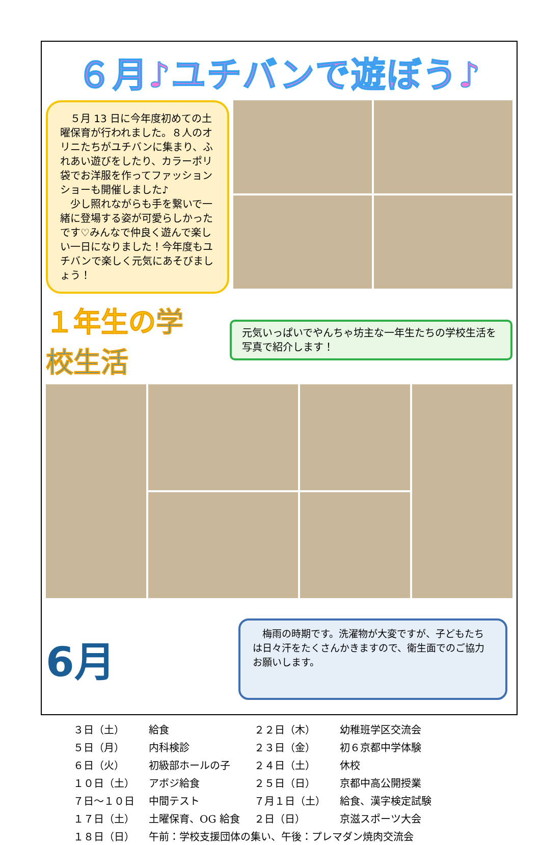６月♪ユチバンで遊ぼう♪
　５月 13 日に今年度初めての土曜保育が行われました。８人のオリニたちがユチバンに集まり、ふれあい遊びをしたり、カラーポリ袋でお洋服を作ってファッションショーも開催しました♪
　少し照れながらも手を繋いで一緒に登場する姿が可愛らしかったです♡みんなで仲良く遊んで楽しい一日になりました！今年度もユチバンで楽しく元気にあそびましょう！
１年生の学校生活
元気いっぱいでやんちゃ坊主な一年生たちの学校生活を写真で紹介します！
6月
　梅雨の時期です。洗濯物が大変ですが、子どもたちは日々汗をたくさんかきますので、衛生面でのご協力お願いします。
| ３日（土） | 給食 | ２２日（木） | 幼稚班学区交流会 |
| ５日（月） | 内科検診 | ２３日（金） | 初６京都中学体験 |
| ６日（火） | 初級部ホールの子 | ２４日（土） | 休校 |
| １０日（土） | アボジ給食 | ２５日（日） | 京都中高公開授業 |
| ７日～１０日 | 中間テスト | ７月１日（土） | 給食、漢字検定試験 |
| １７日（土） | 土曜保育、OG 給食 | ２日（日） | 京滋スポーツ大会 |
| １８日（日） | 午前：学校支援団体の集い、午後：プレマダン焼肉交流会 | | |